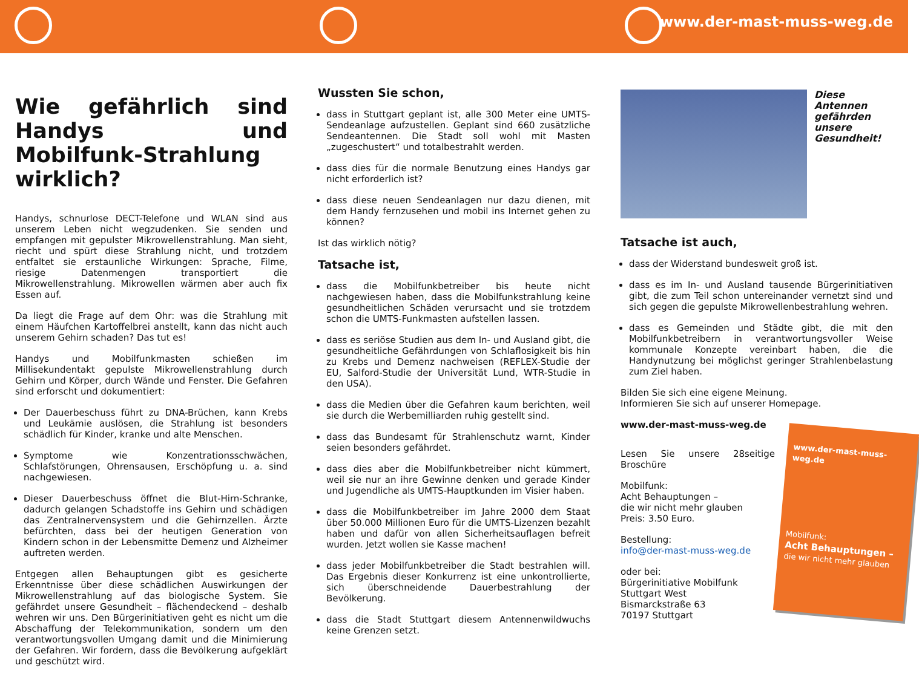www.der-mast-muss-weg.de
Wie gefährlich sind Handys und Mobilfunk-Strahlung wirklich?
Handys, schnurlose DECT-Telefone und WLAN sind aus unserem Leben nicht wegzudenken. Sie senden und empfangen mit gepulster Mikrowellenstrahlung. Man sieht, riecht und spürt diese Strahlung nicht, und trotzdem entfaltet sie erstaunliche Wirkungen: Sprache, Filme, riesige Datenmengen transportiert die Mikrowellenstrahlung. Mikrowellen wärmen aber auch fix Essen auf.
Da liegt die Frage auf dem Ohr: was die Strahlung mit einem Häufchen Kartoffelbrei anstellt, kann das nicht auch unserem Gehirn schaden? Das tut es!
Handys und Mobilfunkmasten schießen im Millisekundentakt gepulste Mikrowellenstrahlung durch Gehirn und Körper, durch Wände und Fenster. Die Gefahren sind erforscht und dokumentiert:
Der Dauerbeschuss führt zu DNA-Brüchen, kann Krebs und Leukämie auslösen, die Strahlung ist besonders schädlich für Kinder, kranke und alte Menschen.
Symptome wie Konzentrationsschwächen, Schlafstörungen, Ohrensausen, Erschöpfung u. a. sind nachgewiesen.
Dieser Dauerbeschuss öffnet die Blut-Hirn-Schranke, dadurch gelangen Schadstoffe ins Gehirn und schädigen das Zentralnervensystem und die Gehirnzellen. Ärzte befürchten, dass bei der heutigen Generation von Kindern schon in der Lebensmitte Demenz und Alzheimer auftreten werden.
Entgegen allen Behauptungen gibt es gesicherte Erkenntnisse über diese schädlichen Auswirkungen der Mikrowellenstrahlung auf das biologische System. Sie gefährdet unsere Gesundheit – flächendeckend – deshalb wehren wir uns. Den Bürgerinitiativen geht es nicht um die Abschaffung der Telekommunikation, sondern um den verantwortungsvollen Umgang damit und die Minimierung der Gefahren. Wir fordern, dass die Bevölkerung aufgeklärt und geschützt wird.
Wussten Sie schon,
dass in Stuttgart geplant ist, alle 300 Meter eine UMTS-Sendeanlage aufzustellen. Geplant sind 660 zusätzliche Sendeantennen. Die Stadt soll wohl mit Masten „zugeschustert“ und totalbestrahlt werden.
dass dies für die normale Benutzung eines Handys gar nicht erforderlich ist?
dass diese neuen Sendeanlagen nur dazu dienen, mit dem Handy fernzusehen und mobil ins Internet gehen zu können?
Ist das wirklich nötig?
Tatsache ist,
dass die Mobilfunkbetreiber bis heute nicht nachgewiesen haben, dass die Mobilfunkstrahlung keine gesundheitlichen Schäden verursacht und sie trotzdem schon die UMTS-Funkmasten aufstellen lassen.
dass es seriöse Studien aus dem In- und Ausland gibt, die gesundheitliche Gefährdungen von Schlaflosigkeit bis hin zu Krebs und Demenz nachweisen (REFLEX-Studie der EU, Salford-Studie der Universität Lund, WTR-Studie in den USA).
dass die Medien über die Gefahren kaum berichten, weil sie durch die Werbemilliarden ruhig gestellt sind.
dass das Bundesamt für Strahlenschutz warnt, Kinder seien besonders gefährdet.
dass dies aber die Mobilfunkbetreiber nicht kümmert, weil sie nur an ihre Gewinne denken und gerade Kinder und Jugendliche als UMTS-Hauptkunden im Visier haben.
dass die Mobilfunkbetreiber im Jahre 2000 dem Staat über 50.000 Millionen Euro für die UMTS-Lizenzen bezahlt haben und dafür von allen Sicherheitsauflagen befreit wurden. Jetzt wollen sie Kasse machen!
dass jeder Mobilfunkbetreiber die Stadt bestrahlen will. Das Ergebnis dieser Konkurrenz ist eine unkontrollierte, sich überschneidende Dauerbestrahlung der Bevölkerung.
dass die Stadt Stuttgart diesem Antennenwildwuchs keine Grenzen setzt.
Diese Antennen gefährden unsere Gesundheit!
Tatsache ist auch,
dass der Widerstand bundesweit groß ist.
dass es im In- und Ausland tausende Bürgerinitiativen gibt, die zum Teil schon untereinander vernetzt sind und sich gegen die gepulste Mikrowellenbestrahlung wehren.
dass es Gemeinden und Städte gibt, die mit den Mobilfunkbetreibern in verantwortungsvoller Weise kommunale Konzepte vereinbart haben, die die Handynutzung bei möglichst geringer Strahlenbelastung zum Ziel haben.
Bilden Sie sich eine eigene Meinung.
Informieren Sie sich auf unserer Homepage.
www.der-mast-muss-weg.de
www.der-mast-muss-weg.de
Mobilfunk:
Acht Behauptungen –
die wir nicht mehr glauben
Lesen Sie unsere 28seitige Broschüre
Mobilfunk:
Acht Behauptungen –
die wir nicht mehr glauben
Preis: 3.50 Euro.
Bestellung:
info@der-mast-muss-weg.de
oder bei:
Bürgerinitiative Mobilfunk
Stuttgart West
Bismarckstraße 63
70197 Stuttgart